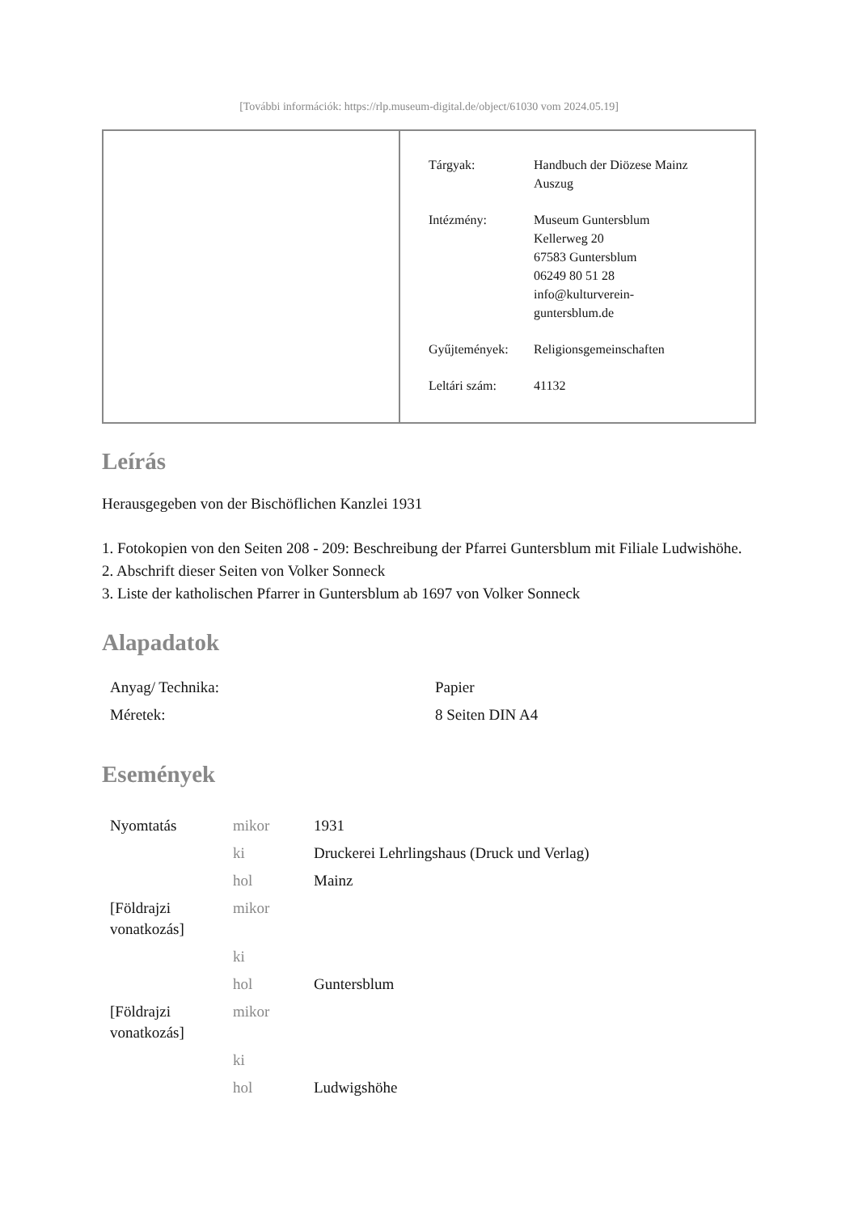[További információk: https://rlp.museum-digital.de/object/61030 vom 2024.05.19]
| Tárgyak: | Handbuch der Diözese Mainz Auszug |
| Intézmény: | Museum Guntersblum Kellerweg 20 67583 Guntersblum 06249 80 51 28 info@kulturverein- guntersblum.de |
| Gyűjtemények: | Religionsgemeinschaften |
| Leltári szám: | 41132 |
Leírás
Herausgegeben von der Bischöflichen Kanzlei 1931
1. Fotokopien von den Seiten 208 - 209: Beschreibung der Pfarrei Guntersblum mit Filiale Ludwishöhe.
2. Abschrift dieser Seiten von Volker Sonneck
3. Liste der katholischen Pfarrer in Guntersblum ab 1697 von Volker Sonneck
Alapadatok
| Anyag/ Technika: | Papier |
| Méretek: | 8 Seiten DIN A4 |
Események
| Nyomtatás | mikor | 1931 |
| | ki | Druckerei Lehrlingshaus (Druck und Verlag) |
| | hol | Mainz |
| [Földrajzi vonatkozás] | mikor | |
| | ki | |
| | hol | Guntersblum |
| [Földrajzi vonatkozás] | mikor | |
| | ki | |
| | hol | Ludwigshöhe |